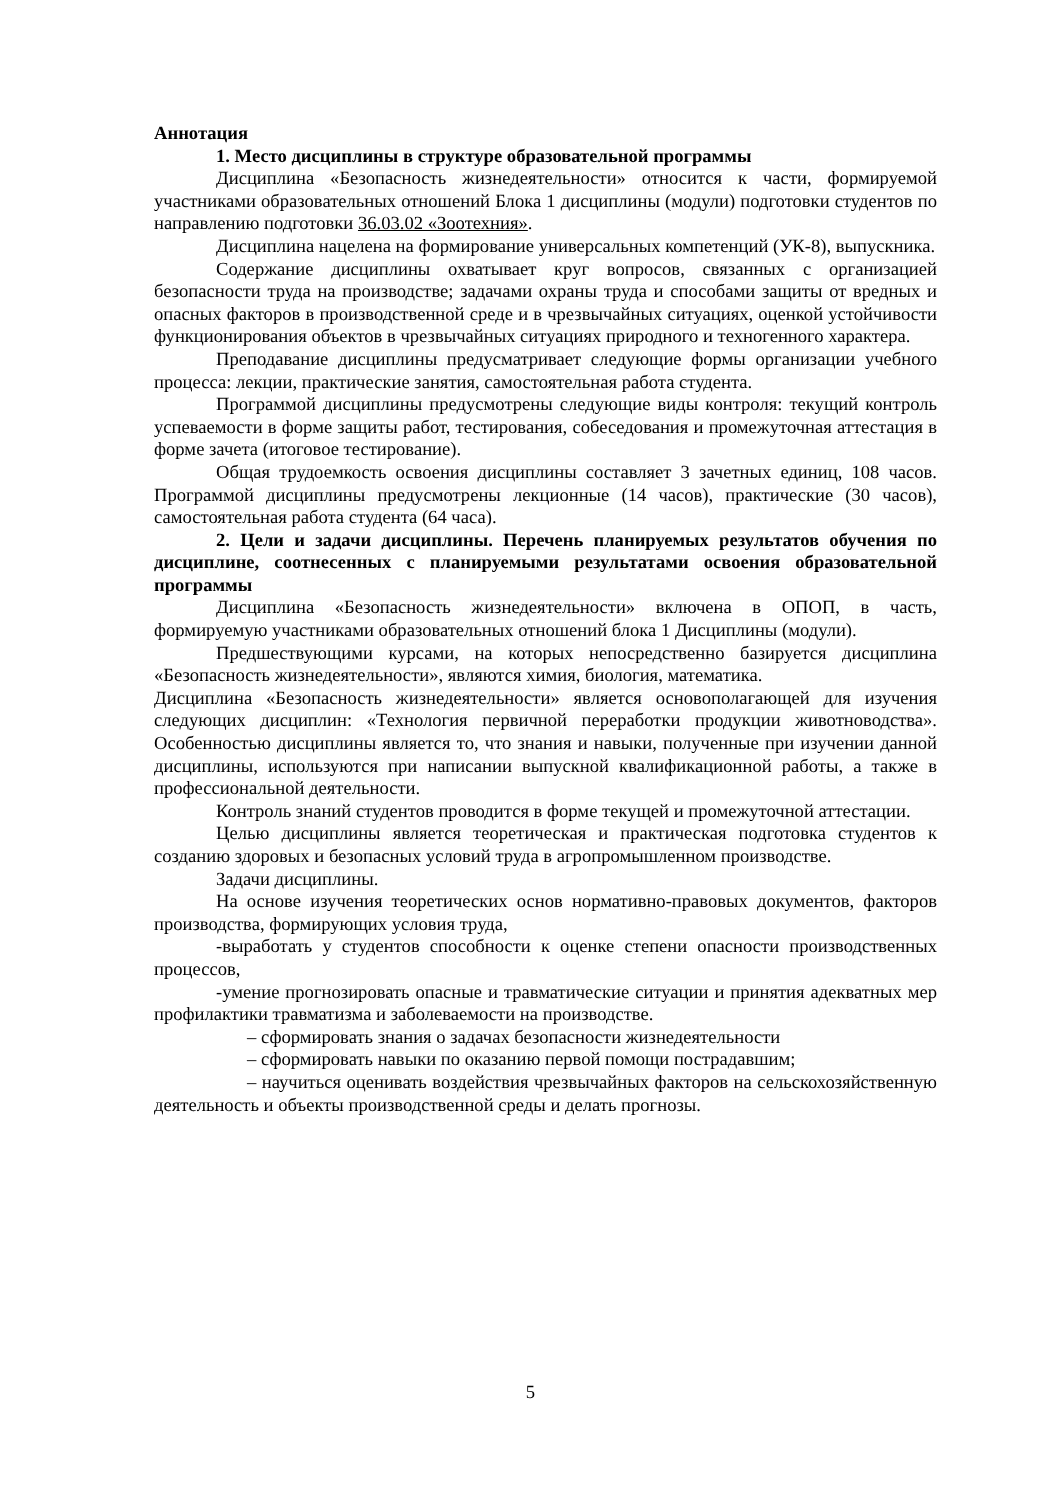Аннотация
1. Место дисциплины в структуре образовательной программы
Дисциплина «Безопасность жизнедеятельности» относится к части, формируемой участниками образовательных отношений Блока 1 дисциплины (модули) подготовки студентов по направлению подготовки 36.03.02 «Зоотехния».
Дисциплина нацелена на формирование универсальных компетенций (УК-8), выпускника.
Содержание дисциплины охватывает круг вопросов, связанных с организацией безопасности труда на производстве; задачами охраны труда и способами защиты от вредных и опасных факторов в производственной среде и в чрезвычайных ситуациях, оценкой устойчивости функционирования объектов в чрезвычайных ситуациях природного и техногенного характера.
Преподавание дисциплины предусматривает следующие формы организации учебного процесса: лекции, практические занятия, самостоятельная работа студента.
Программой дисциплины предусмотрены следующие виды контроля: текущий контроль успеваемости в форме защиты работ, тестирования, собеседования и промежуточная аттестация в форме зачета (итоговое тестирование).
Общая трудоемкость освоения дисциплины составляет 3 зачетных единиц, 108 часов. Программой дисциплины предусмотрены лекционные (14 часов), практические (30 часов), самостоятельная работа студента (64 часа).
2. Цели и задачи дисциплины. Перечень планируемых результатов обучения по дисциплине, соотнесенных с планируемыми результатами освоения образовательной программы
Дисциплина «Безопасность жизнедеятельности» включена в ОПОП, в часть, формируемую участниками образовательных отношений блока 1 Дисциплины (модули).
Предшествующими курсами, на которых непосредственно базируется дисциплина «Безопасность жизнедеятельности», являются химия, биология, математика.
Дисциплина «Безопасность жизнедеятельности» является основополагающей для изучения следующих дисциплин: «Технология первичной переработки продукции животноводства». Особенностью дисциплины является то, что знания и навыки, полученные при изучении данной дисциплины, используются при написании выпускной квалификационной работы, а также в профессиональной деятельности.
Контроль знаний студентов проводится в форме текущей и промежуточной аттестации.
Целью дисциплины является теоретическая и практическая подготовка студентов к созданию здоровых и безопасных условий труда в агропромышленном производстве.
Задачи дисциплины.
На основе изучения теоретических основ нормативно-правовых документов, факторов производства, формирующих условия труда,
-выработать у студентов способности к оценке степени опасности производственных процессов,
-умение прогнозировать опасные и травматические ситуации и принятия адекватных мер профилактики травматизма и заболеваемости на производстве.
– сформировать знания о задачах безопасности жизнедеятельности
– сформировать навыки по оказанию первой помощи пострадавшим;
– научиться оценивать воздействия чрезвычайных факторов на сельскохозяйственную деятельность и объекты производственной среды и делать прогнозы.
5